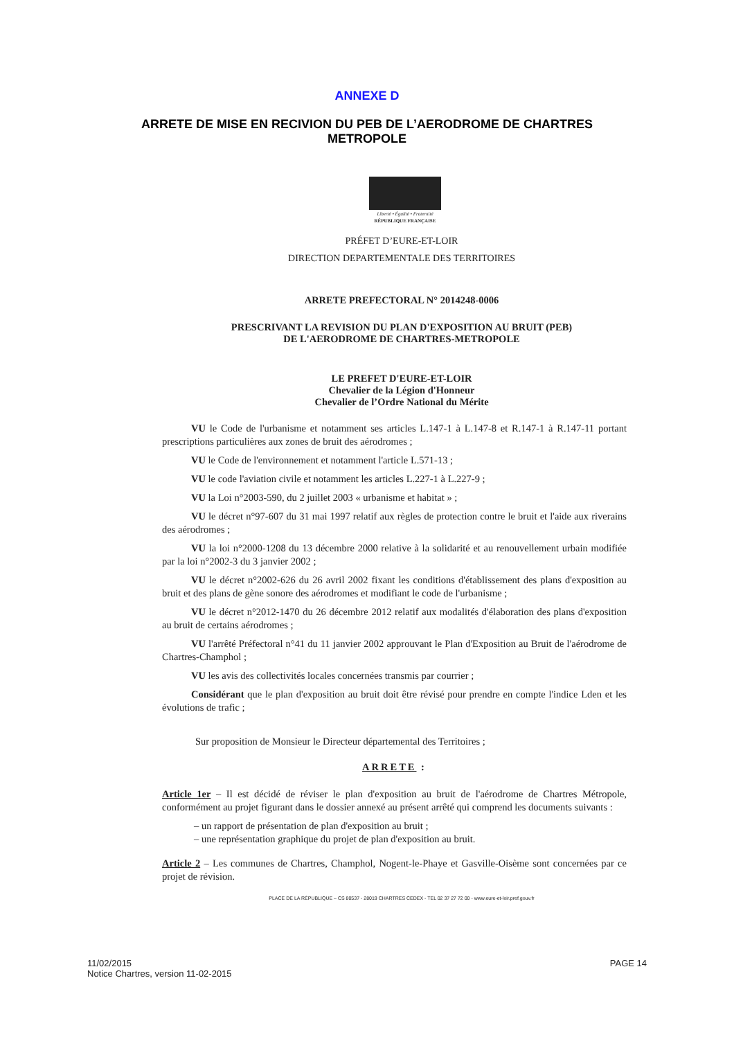ANNEXE D
ARRETE DE MISE EN RECIVION DU PEB DE L’AERODROME DE CHARTRES METROPOLE
Liberté • Égalité • Fraternité
RÉPUBLIQUE FRANÇAISE
PRÉFET D’EURE-ET-LOIR
DIRECTION DEPARTEMENTALE DES TERRITOIRES
ARRETE PREFECTORAL N° 2014248-0006
PRESCRIVANT LA REVISION DU PLAN D'EXPOSITION AU BRUIT (PEB)
DE L'AERODROME DE CHARTRES-METROPOLE
LE PREFET D'EURE-ET-LOIR
Chevalier de la Légion d'Honneur
Chevalier de l’Ordre National du Mérite
VU le Code de l'urbanisme et notamment ses articles L.147-1 à L.147-8 et R.147-1 à R.147-11 portant prescriptions particulières aux zones de bruit des aérodromes ;
VU le Code de l'environnement et notamment l'article L.571-13 ;
VU le code l'aviation civile et notamment les articles L.227-1 à L.227-9 ;
VU la Loi n°2003-590, du 2 juillet 2003 « urbanisme et habitat » ;
VU le décret n°97-607 du 31 mai 1997 relatif aux règles de protection contre le bruit et l'aide aux riverains des aérodromes ;
VU la loi n°2000-1208 du 13 décembre 2000 relative à la solidarité et au renouvellement urbain modifiée par la loi n°2002-3 du 3 janvier 2002 ;
VU le décret n°2002-626 du 26 avril 2002 fixant les conditions d'établissement des plans d'exposition au bruit et des plans de gène sonore des aérodromes et modifiant le code de l'urbanisme ;
VU le décret n°2012-1470 du 26 décembre 2012 relatif aux modalités d'élaboration des plans d'exposition au bruit de certains aérodromes ;
VU l'arrêté Préfectoral n°41 du 11 janvier 2002 approuvant le Plan d'Exposition au Bruit de l'aérodrome de Chartres-Champhol ;
VU les avis des collectivités locales concernées transmis par courrier ;
Considérant que le plan d'exposition au bruit doit être révisé pour prendre en compte l'indice Lden et les évolutions de trafic ;
Sur proposition de Monsieur le Directeur départemental des Territoires ;
ARRETE :
Article 1er – Il est décidé de réviser le plan d'exposition au bruit de l'aérodrome de Chartres Métropole, conformément au projet figurant dans le dossier annexé au présent arrêté qui comprend les documents suivants :
– un rapport de présentation de plan d'exposition au bruit ;
– une représentation graphique du projet de plan d'exposition au bruit.
Article 2 – Les communes de Chartres, Champhol, Nogent-le-Phaye et Gasville-Oisème sont concernées par ce projet de révision.
PLACE DE LA RÉPUBLIQUE – CS 80537 - 28019 CHARTRES CEDEX - TEL 02 37 27 72 00 - www.eure-et-loir.pref.gouv.fr
11/02/2015
Notice Chartres, version 11-02-2015
PAGE 14